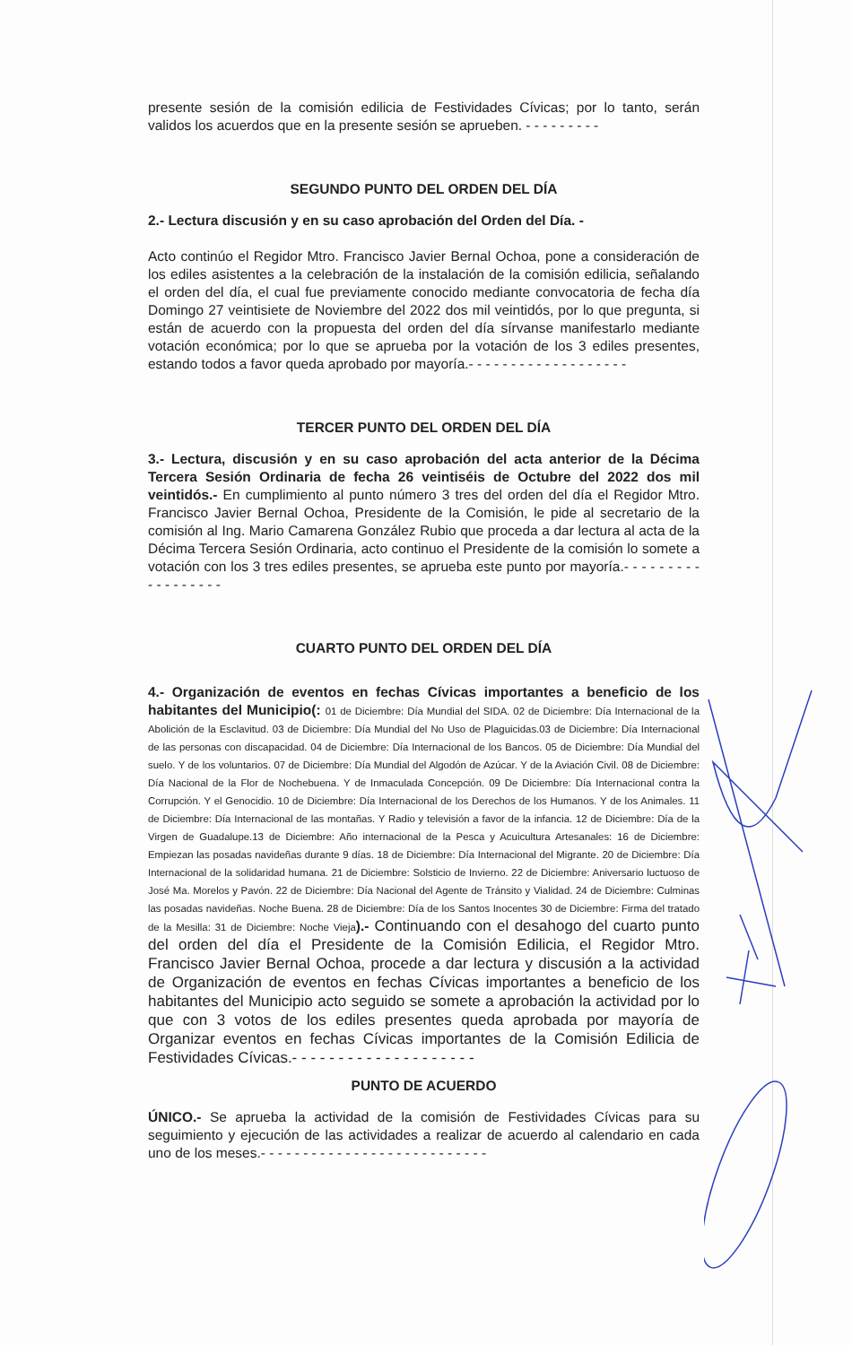presente sesión de la comisión edilicia de Festividades Cívicas; por lo tanto, serán validos los acuerdos que en la presente sesión se aprueben. - - - - - - - - -
SEGUNDO PUNTO DEL ORDEN DEL DÍA
2.- Lectura discusión y en su caso aprobación del Orden del Día. -
Acto continúo el Regidor Mtro. Francisco Javier Bernal Ochoa, pone a consideración de los ediles asistentes a la celebración de la instalación de la comisión edilicia, señalando el orden del día, el cual fue previamente conocido mediante convocatoria de fecha día Domingo 27 veintisiete de Noviembre del 2022 dos mil veintidós, por lo que pregunta, si están de acuerdo con la propuesta del orden del día sírvanse manifestarlo mediante votación económica; por lo que se aprueba por la votación de los 3 ediles presentes, estando todos a favor queda aprobado por mayoría.- - - - - - - - - - - - - - - - - - -
TERCER PUNTO DEL ORDEN DEL DÍA
3.- Lectura, discusión y en su caso aprobación del acta anterior de la Décima Tercera Sesión Ordinaria de fecha 26 veintiséis de Octubre del 2022 dos mil veintidós.- En cumplimiento al punto número 3 tres del orden del día el Regidor Mtro. Francisco Javier Bernal Ochoa, Presidente de la Comisión, le pide al secretario de la comisión al Ing. Mario Camarena González Rubio que proceda a dar lectura al acta de la Décima Tercera Sesión Ordinaria, acto continuo el Presidente de la comisión lo somete a votación con los 3 tres ediles presentes, se aprueba este punto por mayoría.- - - - - - - - - - - - - - - - - -
CUARTO PUNTO DEL ORDEN DEL DÍA
4.- Organización de eventos en fechas Cívicas importantes a beneficio de los habitantes del Municipio(: 01 de Diciembre: Día Mundial del SIDA. 02 de Diciembre: Día Internacional de la Abolición de la Esclavitud. 03 de Diciembre: Día Mundial del No Uso de Plaguicidas.03 de Diciembre: Día Internacional de las personas con discapacidad. 04 de Diciembre: Día Internacional de los Bancos. 05 de Diciembre: Día Mundial del suelo. Y de los voluntarios. 07 de Diciembre: Día Mundial del Algodón de Azúcar. Y de la Aviación Civil. 08 de Diciembre: Día Nacional de la Flor de Nochebuena. Y de Inmaculada Concepción. 09 De Diciembre: Día Internacional contra la Corrupción. Y el Genocidio. 10 de Diciembre: Día Internacional de los Derechos de los Humanos. Y de los Animales. 11 de Diciembre: Día Internacional de las montañas. Y Radio y televisión a favor de la infancia. 12 de Diciembre: Día de la Virgen de Guadalupe.13 de Diciembre: Año internacional de la Pesca y Acuicultura Artesanales: 16 de Diciembre: Empiezan las posadas navideñas durante 9 días. 18 de Diciembre: Día Internacional del Migrante. 20 de Diciembre: Día Internacional de la solidaridad humana. 21 de Diciembre: Solsticio de Invierno. 22 de Diciembre: Aniversario luctuoso de José Ma. Morelos y Pavón. 22 de Diciembre: Día Nacional del Agente de Tránsito y Vialidad. 24 de Diciembre: Culminas las posadas navideñas. Noche Buena. 28 de Diciembre: Día de los Santos Inocentes 30 de Diciembre: Firma del tratado de la Mesilla: 31 de Diciembre: Noche Vieja).- Continuando con el desahogo del cuarto punto del orden del día el Presidente de la Comisión Edilicia, el Regidor Mtro. Francisco Javier Bernal Ochoa, procede a dar lectura y discusión a la actividad de Organización de eventos en fechas Cívicas importantes a beneficio de los habitantes del Municipio acto seguido se somete a aprobación la actividad por lo que con 3 votos de los ediles presentes queda aprobada por mayoría de Organizar eventos en fechas Cívicas importantes de la Comisión Edilicia de Festividades Cívicas.- - - - - - - - - - - - - - - - - - - -
PUNTO DE ACUERDO
ÚNICO.- Se aprueba la actividad de la comisión de Festividades Cívicas para su seguimiento y ejecución de las actividades a realizar de acuerdo al calendario en cada uno de los meses.- - - - - - - - - - - - - - - - - - - - - - - - - - -